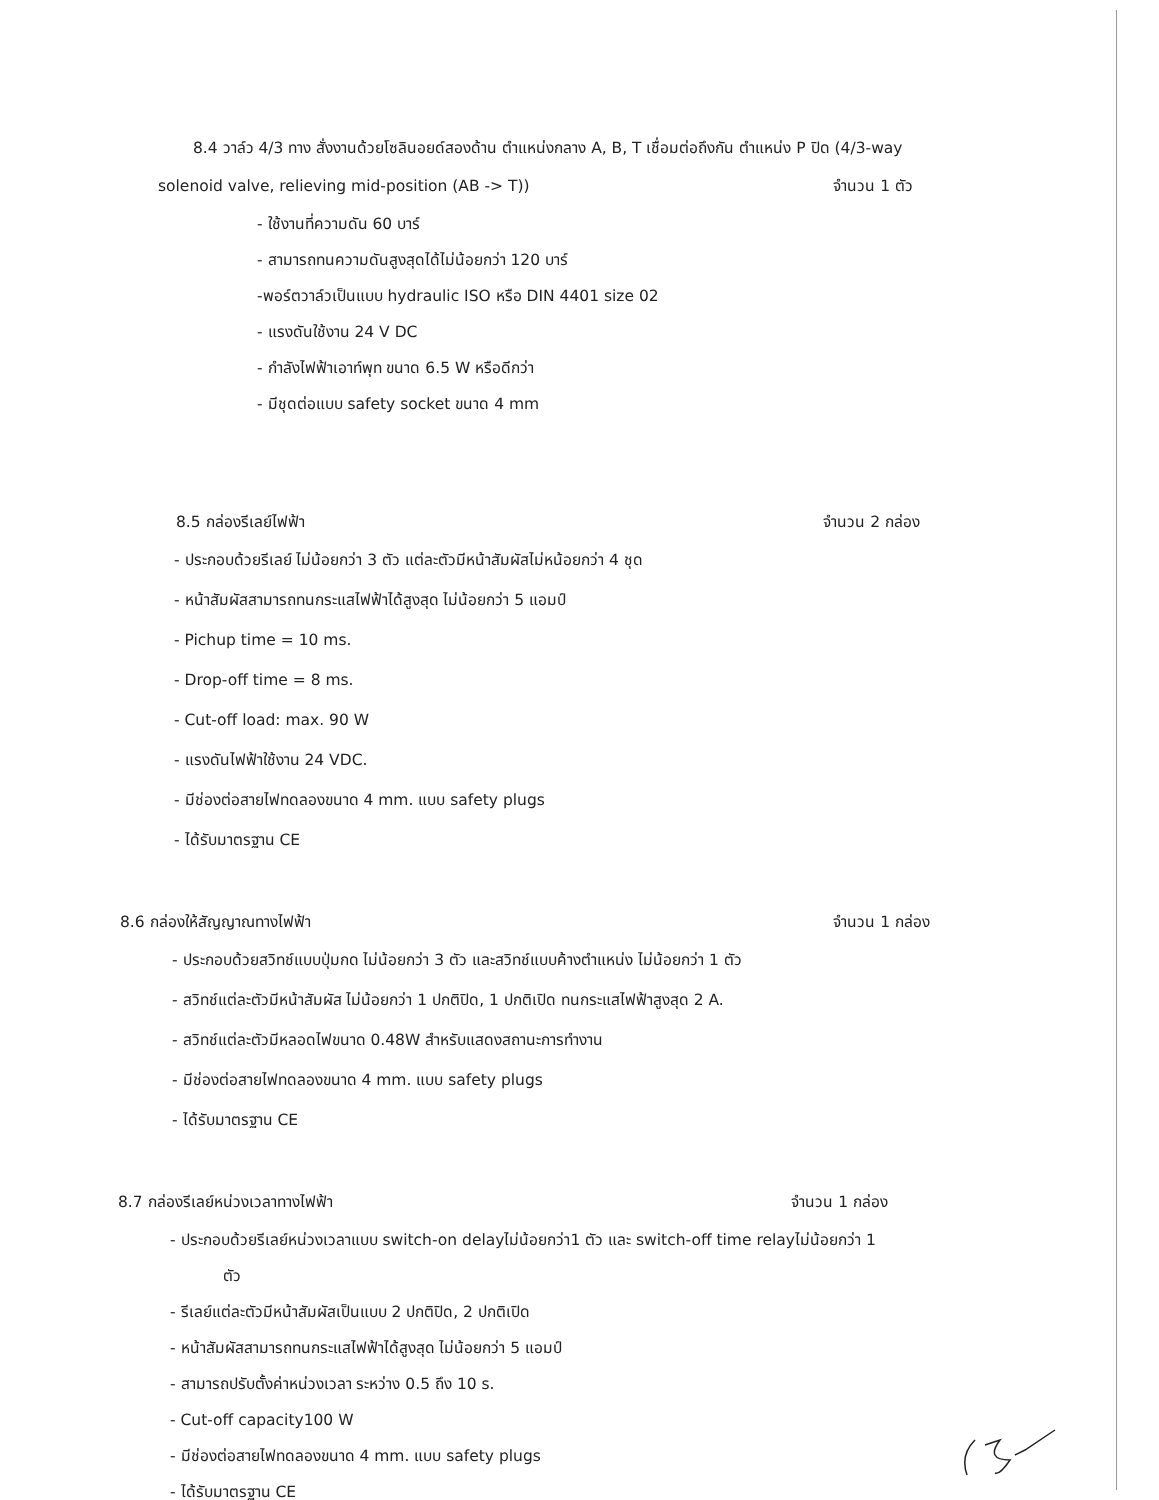8.4 วาล์ว 4/3 ทาง สั่งงานด้วยโซลินอยด์สองด้าน ตำแหน่งกลาง A, B, T เชื่อมต่อถึงกัน ตำแหน่ง P ปิด (4/3-way
solenoid valve, relieving mid-position (AB -> T)) จำนวน 1 ตัว
- ใช้งานที่ความดัน 60 บาร์
- สามารถทนความดันสูงสุดได้ไม่น้อยกว่า 120 บาร์
-พอร์ตวาล์วเป็นแบบ hydraulic ISO หรือ DIN 4401 size 02
- แรงดันใช้งาน 24 V DC
- กำลังไฟฟ้าเอาท์พุท ขนาด 6.5 W หรือดีกว่า
- มีชุดต่อแบบ safety socket ขนาด 4 mm
8.5 กล่องรีเลย์ไฟฟ้า จำนวน 2 กล่อง
- ประกอบด้วยรีเลย์ ไม่น้อยกว่า 3 ตัว แต่ละตัวมีหน้าสัมผัสไม่หน้อยกว่า 4 ชุด
- หน้าสัมผัสสามารถทนกระแสไฟฟ้าได้สูงสุด ไม่น้อยกว่า 5 แอมป์
- Pichup time = 10 ms.
- Drop-off time = 8 ms.
- Cut-off load: max. 90 W
- แรงดันไฟฟ้าใช้งาน 24 VDC.
- มีช่องต่อสายไฟทดลองขนาด 4 mm. แบบ safety plugs
- ได้รับมาตรฐาน CE
8.6 กล่องให้สัญญาณทางไฟฟ้า จำนวน 1 กล่อง
- ประกอบด้วยสวิทช์แบบปุ่มกด ไม่น้อยกว่า 3 ตัว และสวิทช์แบบค้างตำแหน่ง ไม่น้อยกว่า 1 ตัว
- สวิทช์แต่ละตัวมีหน้าสัมผัส ไม่น้อยกว่า 1 ปกติปิด, 1 ปกติเปิด ทนกระแสไฟฟ้าสูงสุด 2 A.
- สวิทช์แต่ละตัวมีหลอดไฟขนาด 0.48W สำหรับแสดงสถานะการทำงาน
- มีช่องต่อสายไฟทดลองขนาด 4 mm. แบบ safety plugs
- ได้รับมาตรฐาน CE
8.7 กล่องรีเลย์หน่วงเวลาทางไฟฟ้า จำนวน 1 กล่อง
- ประกอบด้วยรีเลย์หน่วงเวลาแบบ switch-on delayไม่น้อยกว่า1 ตัว และ switch-off time relayไม่น้อยกว่า 1
ตัว
- รีเลย์แต่ละตัวมีหน้าสัมผัสเป็นแบบ 2 ปกติปิด, 2 ปกติเปิด
- หน้าสัมผัสสามารถทนกระแสไฟฟ้าได้สูงสุด ไม่น้อยกว่า 5 แอมป์
- สามารถปรับตั้งค่าหน่วงเวลา ระหว่าง 0.5 ถึง 10 s.
- Cut-off capacity100 W
- มีช่องต่อสายไฟทดลองขนาด 4 mm. แบบ safety plugs
- ได้รับมาตรฐาน CE